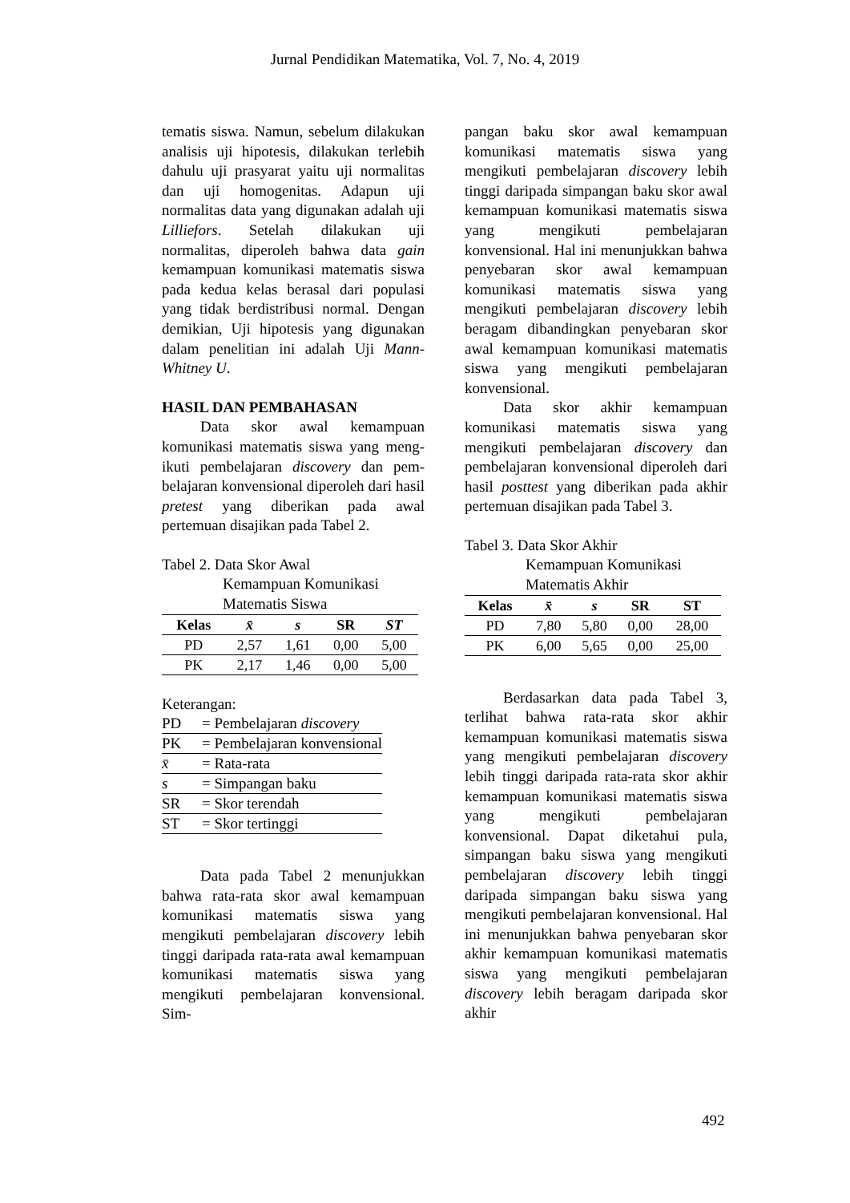Jurnal Pendidikan Matematika, Vol. 7, No. 4, 2019
tematis siswa. Namun, sebelum dilakukan analisis uji hipotesis, dilakukan terlebih dahulu uji prasyarat yaitu uji normalitas dan uji homogenitas. Adapun uji normalitas data yang digunakan adalah uji Lilliefors. Setelah dilakukan uji normalitas, diperoleh bahwa data gain kemampuan komunikasi matematis siswa pada kedua kelas berasal dari populasi yang tidak berdistribusi normal. Dengan demikian, Uji hipotesis yang digunakan dalam penelitian ini adalah Uji Mann- Whitney U.
HASIL DAN PEMBAHASAN
Data skor awal kemampuan komunikasi matematis siswa yang meng-ikuti pembelajaran discovery dan pem-belajaran konvensional diperoleh dari hasil pretest yang diberikan pada awal pertemuan disajikan pada Tabel 2.
Tabel 2. Data Skor Awal
Kemampuan Komunikasi
Matematis Siswa
| Kelas | x̄ | s | SR | ST |
| --- | --- | --- | --- | --- |
| PD | 2,57 | 1,61 | 0,00 | 5,00 |
| PK | 2,17 | 1,46 | 0,00 | 5,00 |
Keterangan:
| PD | = Pembelajaran discovery |
| PK | = Pembelajaran konvensional |
| x̄ | = Rata-rata |
| s | = Simpangan baku |
| SR | = Skor terendah |
| ST | = Skor tertinggi |
Data pada Tabel 2 menunjukkan bahwa rata-rata skor awal kemampuan komunikasi matematis siswa yang mengikuti pembelajaran discovery lebih tinggi daripada rata-rata awal kemampuan komunikasi matematis siswa yang mengikuti pembelajaran konvensional. Sim-
pangan baku skor awal kemampuan komunikasi matematis siswa yang mengikuti pembelajaran discovery lebih tinggi daripada simpangan baku skor awal kemampuan komunikasi matematis siswa yang mengikuti pembelajaran konvensional. Hal ini menunjukkan bahwa penyebaran skor awal kemampuan komunikasi matematis siswa yang mengikuti pembelajaran discovery lebih beragam dibandingkan penyebaran skor awal kemampuan komunikasi matematis siswa yang mengikuti pembelajaran konvensional.
Data skor akhir kemampuan komunikasi matematis siswa yang mengikuti pembelajaran discovery dan pembelajaran konvensional diperoleh dari hasil posttest yang diberikan pada akhir pertemuan disajikan pada Tabel 3.
Tabel 3. Data Skor Akhir
Kemampuan Komunikasi
Matematis Akhir
| Kelas | x̄ | s | SR | ST |
| --- | --- | --- | --- | --- |
| PD | 7,80 | 5,80 | 0,00 | 28,00 |
| PK | 6,00 | 5,65 | 0,00 | 25,00 |
Berdasarkan data pada Tabel 3, terlihat bahwa rata-rata skor akhir kemampuan komunikasi matematis siswa yang mengikuti pembelajaran discovery lebih tinggi daripada rata-rata skor akhir kemampuan komunikasi matematis siswa yang mengikuti pembelajaran konvensional. Dapat diketahui pula, simpangan baku siswa yang mengikuti pembelajaran discovery lebih tinggi daripada simpangan baku siswa yang mengikuti pembelajaran konvensional. Hal ini menunjukkan bahwa penyebaran skor akhir kemampuan komunikasi matematis siswa yang mengikuti pembelajaran discovery lebih beragam daripada skor akhir
492